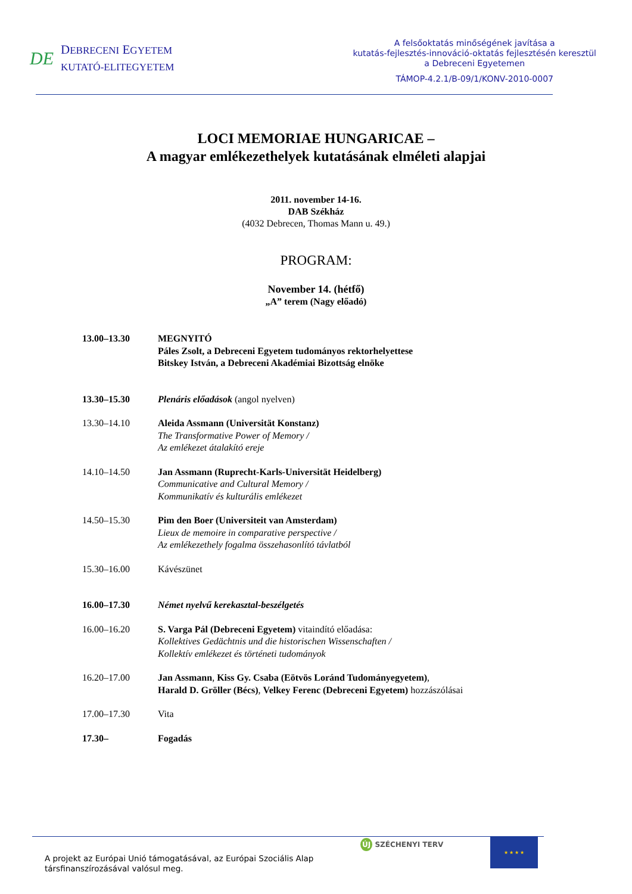DE
DEBRECENI EGYETEM
KUTATÓ-ELITEGYETEM
A felsőoktatás minőségének javítása a
kutatás-fejlesztés-innováció-oktatás fejlesztésén keresztül
a Debreceni Egyetemen
TÁMOP-4.2.1/B-09/1/KONV-2010-0007
LOCI MEMORIAE HUNGARICAE –
A magyar emlékezethelyek kutatásának elméleti alapjai
2011. november 14-16.
DAB Székház
(4032 Debrecen, Thomas Mann u. 49.)
PROGRAM:
November 14. (hétfő)
„A” terem (Nagy előadó)
| 13.00–13.30 | MEGNYITÓ Páles Zsolt, a Debreceni Egyetem tudományos rektorhelyettese Bitskey István, a Debreceni Akadémiai Bizottság elnöke |
| 13.30–15.30 | Plenáris előadások (angol nyelven) |
| 13.30–14.10 | Aleida Assmann (Universität Konstanz) The Transformative Power of Memory / Az emlékezet átalakító ereje |
| 14.10–14.50 | Jan Assmann (Ruprecht-Karls-Universität Heidelberg) Communicative and Cultural Memory / Kommunikatív és kulturális emlékezet |
| 14.50–15.30 | Pim den Boer (Universiteit van Amsterdam) Lieux de memoire in comparative perspective / Az emlékezethely fogalma összehasonlító távlatból |
| 15.30–16.00 | Kávészünet |
| 16.00–17.30 | Német nyelvű kerekasztal-beszélgetés |
| 16.00–16.20 | S. Varga Pál (Debreceni Egyetem) vitaindító előadása: Kollektives Gedächtnis und die historischen Wissenschaften / Kollektív emlékezet és történeti tudományok |
| 16.20–17.00 | Jan Assmann , Kiss Gy. Csaba (Eötvös Loránd Tudományegyetem) , Harald D. Gröller (Bécs) , Velkey Ferenc (Debreceni Egyetem) hozzászólásai |
| 17.00–17.30 | Vita |
| 17.30– | Fogadás |
A projekt az Európai Unió támogatásával, az Európai Szociális Alap
társfinanszírozásával valósul meg.
ÚJ SZÉCHENYI TERV
★ ★ ★ ★